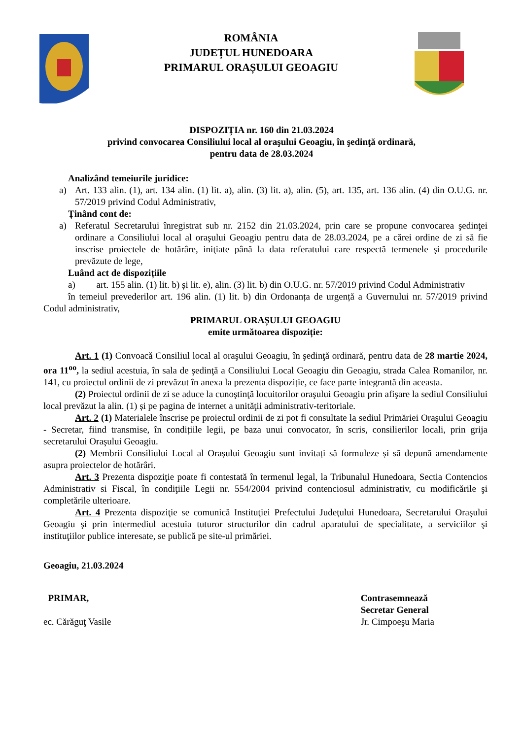ROMÂNIA
JUDEȚUL HUNEDOARA
PRIMARUL ORAȘULUI GEOAGIU
DISPOZIȚIA nr. 160 din 21.03.2024
privind convocarea Consiliului local al oraşului Geoagiu, în şedinţă ordinară,
pentru data de 28.03.2024
Analizând temeiurile juridice:
a) Art. 133 alin. (1), art. 134 alin. (1) lit. a), alin. (3) lit. a), alin. (5), art. 135, art. 136 alin. (4) din O.U.G. nr. 57/2019 privind Codul Administrativ,
Ținând cont de:
a) Referatul Secretarului înregistrat sub nr. 2152 din 21.03.2024, prin care se propune convocarea şedinţei ordinare a Consiliului local al oraşului Geoagiu pentru data de 28.03.2024, pe a cărei ordine de zi să fie inscrise proiectele de hotărâre, iniţiate până la data referatului care respectă termenele şi procedurile prevăzute de lege,
Luând act de dispozițiile
a) art. 155 alin. (1) lit. b) și lit. e), alin. (3) lit. b) din O.U.G. nr. 57/2019 privind Codul Administrativ
în temeiul prevederilor art. 196 alin. (1) lit. b) din Ordonanța de urgență a Guvernului nr. 57/2019 privind Codul administrativ,
PRIMARUL ORAȘULUI GEOAGIU
emite următoarea dispoziție:
Art. 1 (1) Convoacă Consiliul local al oraşului Geoagiu, în şedinţă ordinară, pentru data de 28 martie 2024, ora 11<sup>oo</sup>, la sediul acestuia, în sala de şedinţă a Consiliului Local Geoagiu din Geoagiu, strada Calea Romanilor, nr. 141, cu proiectul ordinii de zi prevăzut în anexa la prezenta dispoziție, ce face parte integrantă din aceasta.
(2) Proiectul ordinii de zi se aduce la cunoştinţă locuitorilor oraşului Geoagiu prin afişare la sediul Consiliului local prevăzut la alin. (1) și pe pagina de internet a unităţii administrativ-teritoriale.
Art. 2 (1) Materialele înscrise pe proiectul ordinii de zi pot fi consultate la sediul Primăriei Oraşului Geoagiu - Secretar, fiind transmise, în condițiile legii, pe baza unui convocator, în scris, consilierilor locali, prin grija secretarului Oraşului Geoagiu.
(2) Membrii Consiliului Local al Orașului Geoagiu sunt invitați să formuleze și să depună amendamente asupra proiectelor de hotărâri.
Art. 3 Prezenta dispoziţie poate fi contestată în termenul legal, la Tribunalul Hunedoara, Sectia Contencios Administrativ si Fiscal, în condiţiile Legii nr. 554/2004 privind contenciosul administrativ, cu modificările şi completările ulterioare.
Art. 4 Prezenta dispoziţie se comunică Instituţiei Prefectului Judeţului Hunedoara, Secretarului Oraşului Geoagiu şi prin intermediul acestuia tuturor structurilor din cadrul aparatului de specialitate, a serviciilor şi instituţiilor publice interesate, se publică pe site-ul primăriei.
Geoagiu, 21.03.2024
PRIMAR,
ec. Cărăguţ Vasile
Contrasemnează
Secretar General
Jr. Cimpoeşu Maria